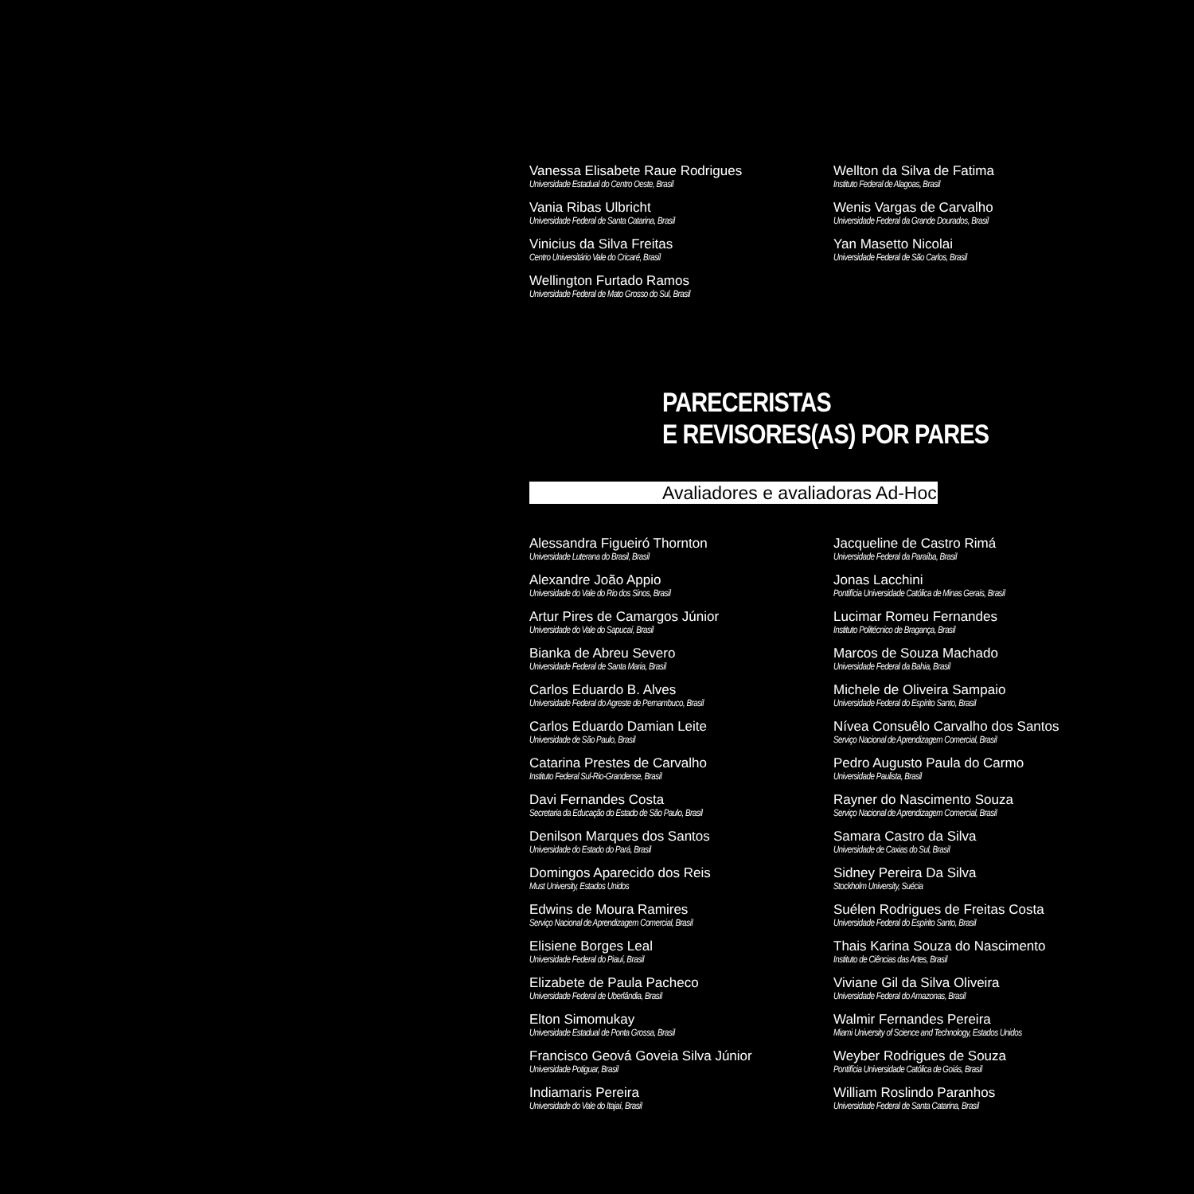Vanessa Elisabete Raue Rodrigues
Universidade Estadual do Centro Oeste, Brasil
Vania Ribas Ulbricht
Universidade Federal de Santa Catarina, Brasil
Vinicius da Silva Freitas
Centro Universitário Vale do Cricaré, Brasil
Wellington Furtado Ramos
Universidade Federal de Mato Grosso do Sul, Brasil
Wellton da Silva de Fatima
Instituto Federal de Alagoas, Brasil
Wenis Vargas de Carvalho
Universidade Federal da Grande Dourados, Brasil
Yan Masetto Nicolai
Universidade Federal de São Carlos, Brasil
PARECERISTAS
E REVISORES(AS) POR PARES
Avaliadores e avaliadoras Ad-Hoc
Alessandra Figueiró Thornton
Universidade Luterana do Brasil, Brasil
Alexandre João Appio
Universidade do Vale do Rio dos Sinos, Brasil
Artur Pires de Camargos Júnior
Universidade do Vale do Sapucaí, Brasil
Bianka de Abreu Severo
Universidade Federal de Santa Maria, Brasil
Carlos Eduardo B. Alves
Universidade Federal do Agreste de Pernambuco, Brasil
Carlos Eduardo Damian Leite
Universidade de São Paulo, Brasil
Catarina Prestes de Carvalho
Instituto Federal Sul-Rio-Grandense, Brasil
Davi Fernandes Costa
Secretaria da Educação do Estado de São Paulo, Brasil
Denilson Marques dos Santos
Universidade do Estado do Pará, Brasil
Domingos Aparecido dos Reis
Must University, Estados Unidos
Edwins de Moura Ramires
Serviço Nacional de Aprendizagem Comercial, Brasil
Elisiene Borges Leal
Universidade Federal do Piauí, Brasil
Elizabete de Paula Pacheco
Universidade Federal de Uberlândia, Brasil
Elton Simomukay
Universidade Estadual de Ponta Grossa, Brasil
Francisco Geová Goveia Silva Júnior
Universidade Potiguar, Brasil
Indiamaris Pereira
Universidade do Vale do Itajaí, Brasil
Jacqueline de Castro Rimá
Universidade Federal da Paraíba, Brasil
Jonas Lacchini
Pontifícia Universidade Católica de Minas Gerais, Brasil
Lucimar Romeu Fernandes
Instituto Politécnico de Bragança, Brasil
Marcos de Souza Machado
Universidade Federal da Bahia, Brasil
Michele de Oliveira Sampaio
Universidade Federal do Espírito Santo, Brasil
Nívea Consuêlo Carvalho dos Santos
Serviço Nacional de Aprendizagem Comercial, Brasil
Pedro Augusto Paula do Carmo
Universidade Paulista, Brasil
Rayner do Nascimento Souza
Serviço Nacional de Aprendizagem Comercial, Brasil
Samara Castro da Silva
Universidade de Caxias do Sul, Brasil
Sidney Pereira Da Silva
Stockholm University, Suécia
Suélen Rodrigues de Freitas Costa
Universidade Federal do Espírito Santo, Brasil
Thais Karina Souza do Nascimento
Instituto de Ciências das Artes, Brasil
Viviane Gil da Silva Oliveira
Universidade Federal do Amazonas, Brasil
Walmir Fernandes Pereira
Miami University of Science and Technology, Estados Unidos
Weyber Rodrigues de Souza
Pontifícia Universidade Católica de Goiás, Brasil
William Roslindo Paranhos
Universidade Federal de Santa Catarina, Brasil